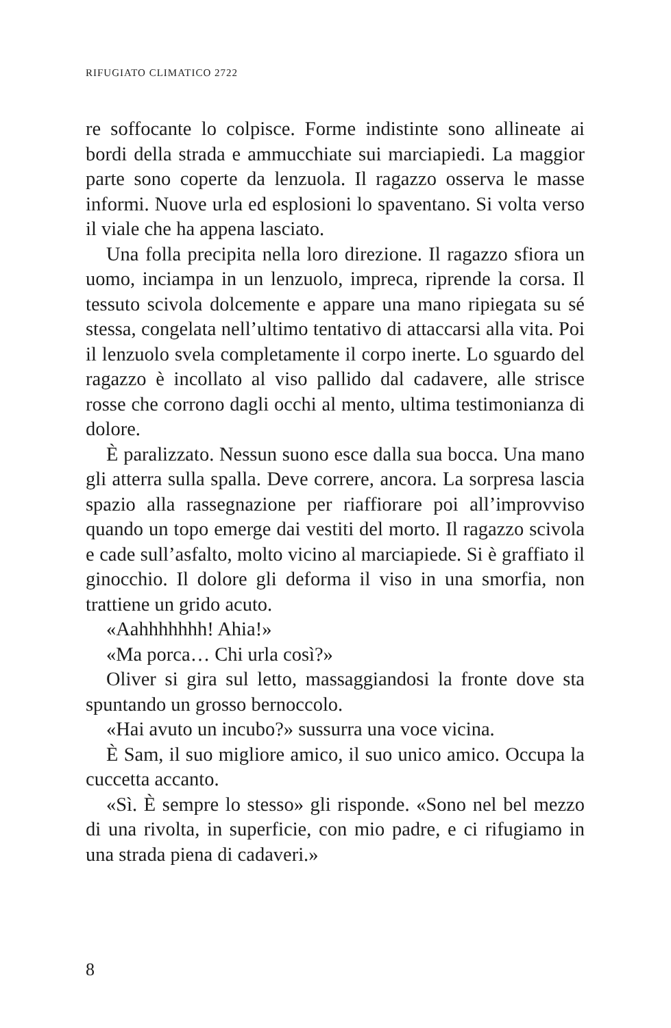RIFUGIATO CLIMATICO 2722
re soffocante lo colpisce. Forme indistinte sono allineate ai bordi della strada e ammucchiate sui marciapiedi. La maggior parte sono coperte da lenzuola. Il ragazzo osserva le masse informi. Nuove urla ed esplosioni lo spaventano. Si volta verso il viale che ha appena lasciato.
Una folla precipita nella loro direzione. Il ragazzo sfiora un uomo, inciampa in un lenzuolo, impreca, riprende la corsa. Il tessuto scivola dolcemente e appare una mano ripiegata su sé stessa, congelata nell’ultimo tentativo di attaccarsi alla vita. Poi il lenzuolo svela completamente il corpo inerte. Lo sguardo del ragazzo è incollato al viso pallido dal cadavere, alle strisce rosse che corrono dagli occhi al mento, ultima testimonianza di dolore.
È paralizzato. Nessun suono esce dalla sua bocca. Una mano gli atterra sulla spalla. Deve correre, ancora. La sorpresa lascia spazio alla rassegnazione per riaffiorare poi all’improvviso quando un topo emerge dai vestiti del morto. Il ragazzo scivola e cade sull’asfalto, molto vicino al marciapiede. Si è graffiato il ginocchio. Il dolore gli deforma il viso in una smorfia, non trattiene un grido acuto.
«Aahhhhhhh! Ahia!»
«Ma porca… Chi urla così?»
Oliver si gira sul letto, massaggiandosi la fronte dove sta spuntando un grosso bernoccolo.
«Hai avuto un incubo?» sussurra una voce vicina.
È Sam, il suo migliore amico, il suo unico amico. Occupa la cuccetta accanto.
«Sì. È sempre lo stesso» gli risponde. «Sono nel bel mezzo di una rivolta, in superficie, con mio padre, e ci rifugiamo in una strada piena di cadaveri.»
8